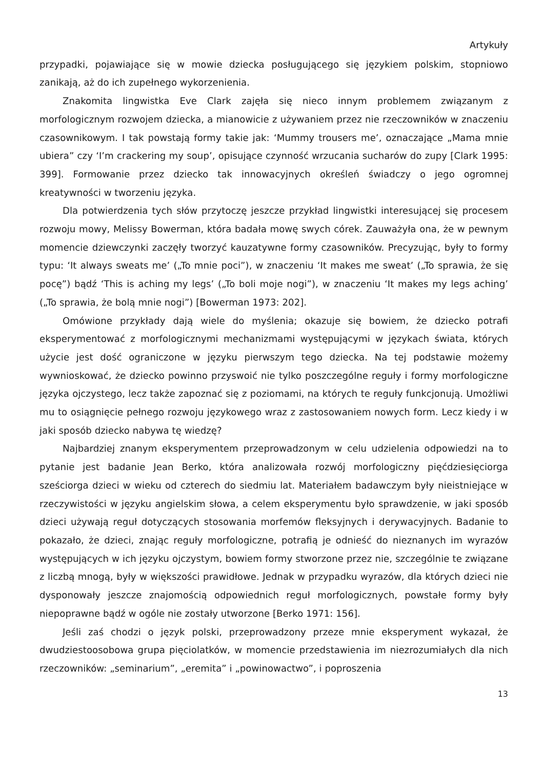Artykuły
przypadki, pojawiające się w mowie dziecka posługującego się językiem polskim, stopniowo zanikają, aż do ich zupełnego wykorzenienia.
Znakomita lingwistka Eve Clark zajęła się nieco innym problemem związanym z morfologicznym rozwojem dziecka, a mianowicie z używaniem przez nie rzeczowników w znaczeniu czasownikowym. I tak powstają formy takie jak: ‘Mummy trousers me’, oznaczające „Mama mnie ubiera” czy ‘I’m crackering my soup’, opisujące czynność wrzucania sucharów do zupy [Clark 1995: 399]. Formowanie przez dziecko tak innowacyjnych określeń świadczy o jego ogromnej kreatywności w tworzeniu języka.
Dla potwierdzenia tych słów przytoczę jeszcze przykład lingwistki interesującej się procesem rozwoju mowy, Melissy Bowerman, która badała mowę swych córek. Zauważyła ona, że w pewnym momencie dziewczynki zaczęły tworzyć kauzatywne formy czasowników. Precyzując, były to formy typu: ‘It always sweats me’ („To mnie poci”), w znaczeniu ‘It makes me sweat’ („To sprawia, że się pocę”) bądź ‘This is aching my legs’ („To boli moje nogi”), w znaczeniu ‘It makes my legs aching’ („To sprawia, że bolą mnie nogi”) [Bowerman 1973: 202].
Omówione przykłady dają wiele do myślenia; okazuje się bowiem, że dziecko potrafi eksperymentować z morfologicznymi mechanizmami występującymi w językach świata, których użycie jest dość ograniczone w języku pierwszym tego dziecka. Na tej podstawie możemy wywnioskować, że dziecko powinno przyswoić nie tylko poszczególne reguły i formy morfologiczne języka ojczystego, lecz także zapoznać się z poziomami, na których te reguły funkcjonują. Umożliwi mu to osiągnięcie pełnego rozwoju językowego wraz z zastosowaniem nowych form. Lecz kiedy i w jaki sposób dziecko nabywa tę wiedzę?
Najbardziej znanym eksperymentem przeprowadzonym w celu udzielenia odpowiedzi na to pytanie jest badanie Jean Berko, która analizowała rozwój morfologiczny pięćdziesięciorga sześciorga dzieci w wieku od czterech do siedmiu lat. Materiałem badawczym były nieistniejące w rzeczywistości w języku angielskim słowa, a celem eksperymentu było sprawdzenie, w jaki sposób dzieci używają reguł dotyczących stosowania morfemów fleksyjnych i derywacyjnych. Badanie to pokazało, że dzieci, znając reguły morfologiczne, potrafią je odnieść do nieznanych im wyrazów występujących w ich języku ojczystym, bowiem formy stworzone przez nie, szczególnie te związane z liczbą mnogą, były w większości prawidłowe. Jednak w przypadku wyrazów, dla których dzieci nie dysponowały jeszcze znajomością odpowiednich reguł morfologicznych, powstałe formy były niepoprawne bądź w ogóle nie zostały utworzone [Berko 1971: 156].
Jeśli zaś chodzi o język polski, przeprowadzony przeze mnie eksperyment wykazał, że dwudziestoosobowa grupa pięciolatków, w momencie przedstawienia im niezrozumiałych dla nich rzeczowników: „seminarium”, „eremita” i „powinowactwo”, i poproszenia
13